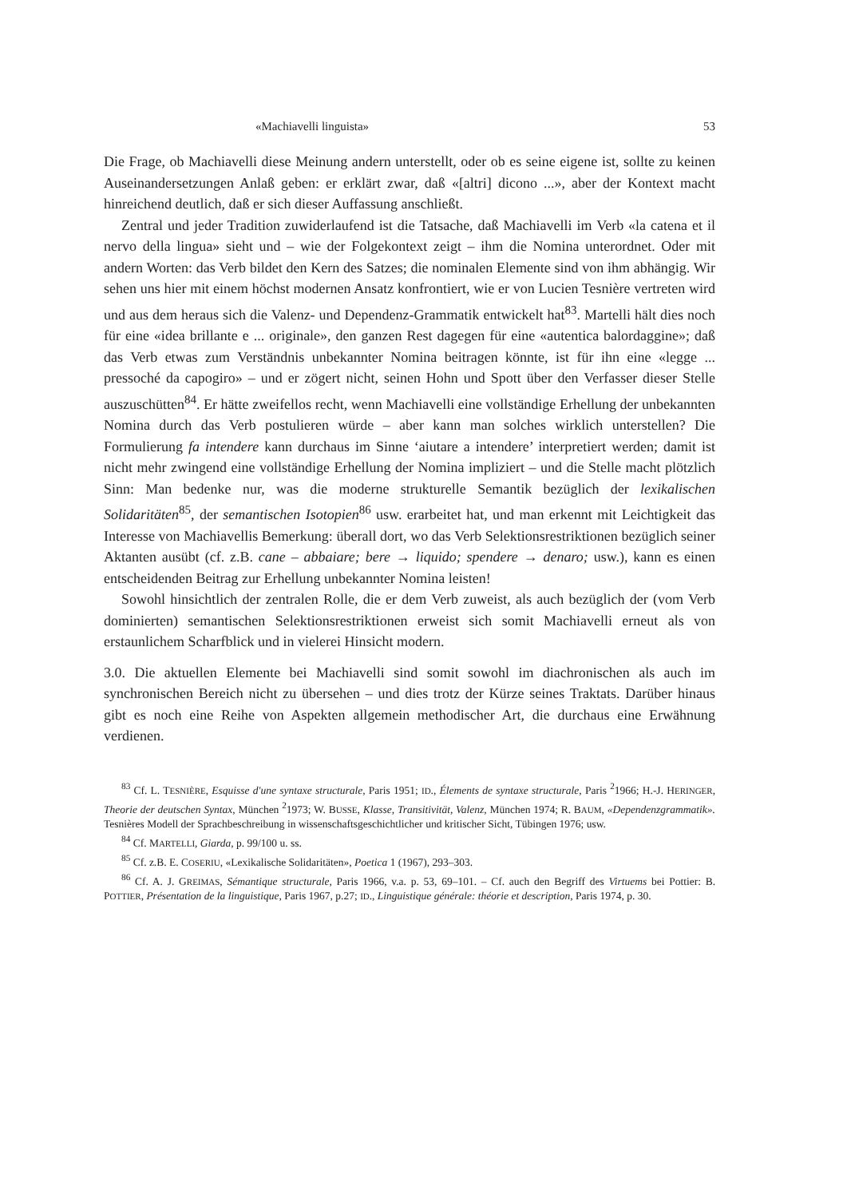«Machiavelli linguista» 53
Die Frage, ob Machiavelli diese Meinung andern unterstellt, oder ob es seine eigene ist, sollte zu keinen Auseinandersetzungen Anlaß geben: er erklärt zwar, daß «[altri] dicono ...», aber der Kontext macht hinreichend deutlich, daß er sich dieser Auffassung anschließt.
Zentral und jeder Tradition zuwiderlaufend ist die Tatsache, daß Machiavelli im Verb «la catena et il nervo della lingua» sieht und – wie der Folgekontext zeigt – ihm die Nomina unterordnet. Oder mit andern Worten: das Verb bildet den Kern des Satzes; die nominalen Elemente sind von ihm abhängig. Wir sehen uns hier mit einem höchst modernen Ansatz konfrontiert, wie er von Lucien Tesnière vertreten wird und aus dem heraus sich die Valenz- und Dependenz-Grammatik entwickelt hat<sup>83</sup>. Martelli hält dies noch für eine «idea brillante e ... originale», den ganzen Rest dagegen für eine «autentica balordaggine»; daß das Verb etwas zum Verständnis unbekannter Nomina beitragen könnte, ist für ihn eine «legge ... pressoché da capogiro» – und er zögert nicht, seinen Hohn und Spott über den Verfasser dieser Stelle auszuschütten<sup>84</sup>. Er hätte zweifellos recht, wenn Machiavelli eine vollständige Erhellung der unbekannten Nomina durch das Verb postulieren würde – aber kann man solches wirklich unterstellen? Die Formulierung fa intendere kann durchaus im Sinne ‘aiutare a intendere’ interpretiert werden; damit ist nicht mehr zwingend eine vollständige Erhellung der Nomina impliziert – und die Stelle macht plötzlich Sinn: Man bedenke nur, was die moderne strukturelle Semantik bezüglich der lexikalischen Solidaritäten<sup>85</sup>, der semantischen Isotopien<sup>86</sup> usw. erarbeitet hat, und man erkennt mit Leichtigkeit das Interesse von Machiavellis Bemerkung: überall dort, wo das Verb Selektionsrestriktionen bezüglich seiner Aktanten ausübt (cf. z.B. cane – abbaiare; bere → liquido; spendere → denaro; usw.), kann es einen entscheidenden Beitrag zur Erhellung unbekannter Nomina leisten!
Sowohl hinsichtlich der zentralen Rolle, die er dem Verb zuweist, als auch bezüglich der (vom Verb dominierten) semantischen Selektionsrestriktionen erweist sich somit Machiavelli erneut als von erstaunlichem Scharfblick und in vielerei Hinsicht modern.
3.0. Die aktuellen Elemente bei Machiavelli sind somit sowohl im diachronischen als auch im synchronischen Bereich nicht zu übersehen – und dies trotz der Kürze seines Traktats. Darüber hinaus gibt es noch eine Reihe von Aspekten allgemein methodischer Art, die durchaus eine Erwähnung verdienen.
<sup>83</sup> Cf. L. TESNIÈRE, Esquisse d'une syntaxe structurale, Paris 1951; ID., Élements de syntaxe structurale, Paris <sup>2</sup>1966; H.-J. HERINGER, Theorie der deutschen Syntax, München <sup>2</sup>1973; W. BUSSE, Klasse, Transitivität, Valenz, München 1974; R. BAUM, «Dependenzgrammatik». Tesnières Modell der Sprachbeschreibung in wissenschaftsgeschichtlicher und kritischer Sicht, Tübingen 1976; usw.
<sup>84</sup> Cf. MARTELLI, Giarda, p. 99/100 u. ss.
<sup>85</sup> Cf. z.B. E. COSERIU, «Lexikalische Solidaritäten», Poetica 1 (1967), 293–303.
<sup>86</sup> Cf. A. J. GREIMAS, Sémantique structurale, Paris 1966, v.a. p. 53, 69–101. – Cf. auch den Begriff des Virtuems bei Pottier: B. POTTIER, Présentation de la linguistique, Paris 1967, p.27; ID., Linguistique générale: théorie et description, Paris 1974, p. 30.